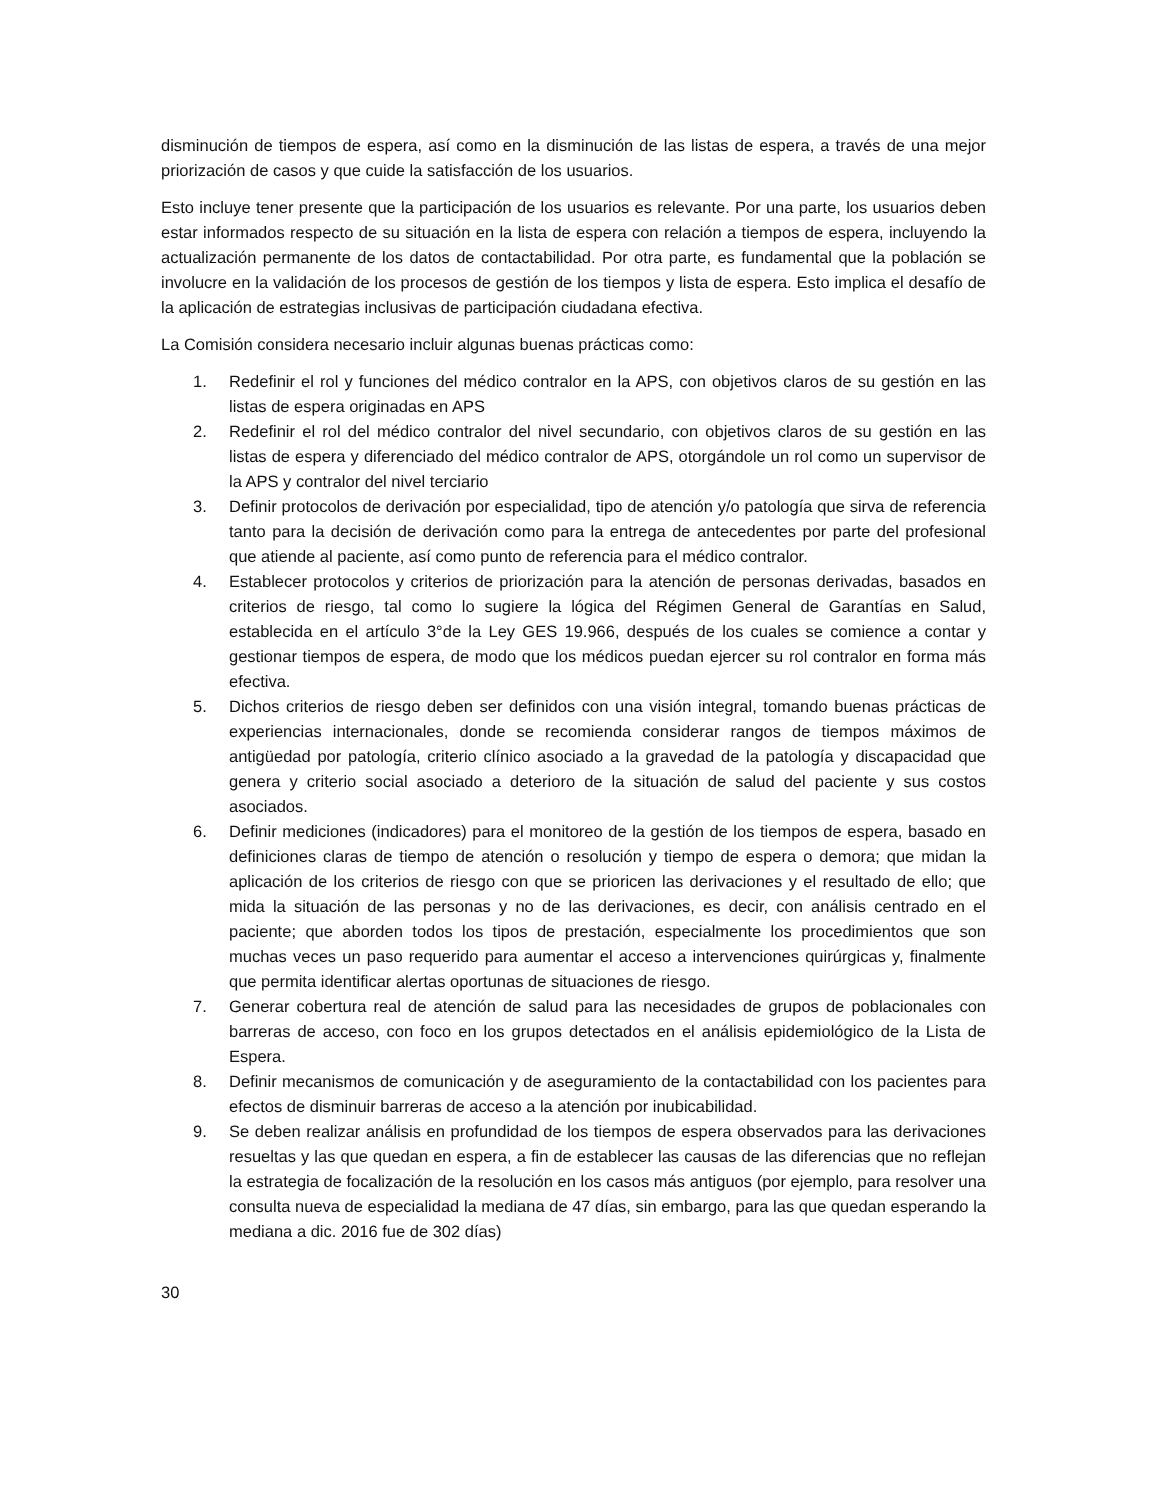disminución de tiempos de espera, así como en la disminución de las listas de espera, a través de una mejor priorización de casos y que cuide la satisfacción de los usuarios.
Esto incluye tener presente que la participación de los usuarios es relevante. Por una parte, los usuarios deben estar informados respecto de su situación en la lista de espera con relación a tiempos de espera, incluyendo la actualización permanente de los datos de contactabilidad. Por otra parte, es fundamental que la población se involucre en la validación de los procesos de gestión de los tiempos y lista de espera. Esto implica el desafío de la aplicación de estrategias inclusivas de participación ciudadana efectiva.
La Comisión considera necesario incluir algunas buenas prácticas como:
1. Redefinir el rol y funciones del médico contralor en la APS, con objetivos claros de su gestión en las listas de espera originadas en APS
2. Redefinir el rol del médico contralor del nivel secundario, con objetivos claros de su gestión en las listas de espera y diferenciado del médico contralor de APS, otorgándole un rol como un supervisor de la APS y contralor del nivel terciario
3. Definir protocolos de derivación por especialidad, tipo de atención y/o patología que sirva de referencia tanto para la decisión de derivación como para la entrega de antecedentes por parte del profesional que atiende al paciente, así como punto de referencia para el médico contralor.
4. Establecer protocolos y criterios de priorización para la atención de personas derivadas, basados en criterios de riesgo, tal como lo sugiere la lógica del Régimen General de Garantías en Salud, establecida en el artículo 3°de la Ley GES 19.966, después de los cuales se comience a contar y gestionar tiempos de espera, de modo que los médicos puedan ejercer su rol contralor en forma más efectiva.
5. Dichos criterios de riesgo deben ser definidos con una visión integral, tomando buenas prácticas de experiencias internacionales, donde se recomienda considerar rangos de tiempos máximos de antigüedad por patología, criterio clínico asociado a la gravedad de la patología y discapacidad que genera y criterio social asociado a deterioro de la situación de salud del paciente y sus costos asociados.
6. Definir mediciones (indicadores) para el monitoreo de la gestión de los tiempos de espera, basado en definiciones claras de tiempo de atención o resolución y tiempo de espera o demora; que midan la aplicación de los criterios de riesgo con que se prioricen las derivaciones y el resultado de ello; que mida la situación de las personas y no de las derivaciones, es decir, con análisis centrado en el paciente; que aborden todos los tipos de prestación, especialmente los procedimientos que son muchas veces un paso requerido para aumentar el acceso a intervenciones quirúrgicas y, finalmente que permita identificar alertas oportunas de situaciones de riesgo.
7. Generar cobertura real de atención de salud para las necesidades de grupos de poblacionales con barreras de acceso, con foco en los grupos detectados en el análisis epidemiológico de la Lista de Espera.
8. Definir mecanismos de comunicación y de aseguramiento de la contactabilidad con los pacientes para efectos de disminuir barreras de acceso a la atención por inubicabilidad.
9. Se deben realizar análisis en profundidad de los tiempos de espera observados para las derivaciones resueltas y las que quedan en espera, a fin de establecer las causas de las diferencias que no reflejan la estrategia de focalización de la resolución en los casos más antiguos (por ejemplo, para resolver una consulta nueva de especialidad la mediana de 47 días, sin embargo, para las que quedan esperando la mediana a dic. 2016 fue de 302 días)
30